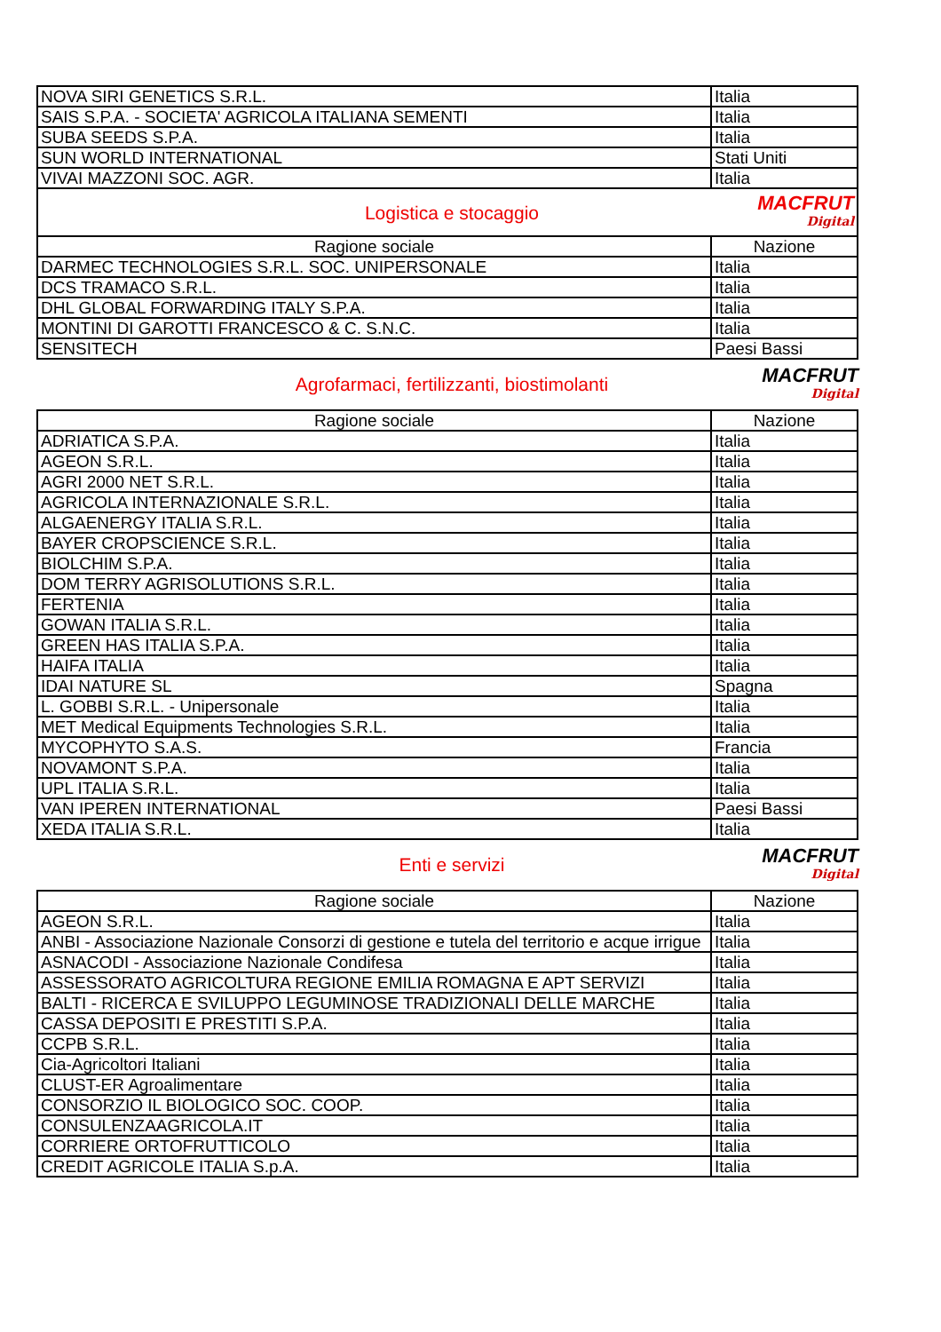| NOVA SIRI GENETICS S.R.L. | Italia |
| SAIS S.P.A. - SOCIETA' AGRICOLA ITALIANA SEMENTI | Italia |
| SUBA SEEDS S.P.A. | Italia |
| SUN WORLD INTERNATIONAL | Stati Uniti |
| VIVAI MAZZONI SOC. AGR. | Italia |
| Logistica e stocaggio MACFRUT Digital | |
| Ragione sociale | Nazione |
| DARMEC TECHNOLOGIES S.R.L. SOC. UNIPERSONALE | Italia |
| DCS TRAMACO S.R.L. | Italia |
| DHL GLOBAL FORWARDING ITALY S.P.A. | Italia |
| MONTINI DI GAROTTI FRANCESCO & C. S.N.C. | Italia |
| SENSITECH | Paesi Bassi |
Agrofarmaci, fertilizzanti, biostimolanti
MACFRUT
Digital
| Ragione sociale | Nazione |
| --- | --- |
| ADRIATICA S.P.A. | Italia |
| AGEON S.R.L. | Italia |
| AGRI 2000 NET S.R.L. | Italia |
| AGRICOLA INTERNAZIONALE S.R.L. | Italia |
| ALGAENERGY ITALIA S.R.L. | Italia |
| BAYER CROPSCIENCE S.R.L. | Italia |
| BIOLCHIM S.P.A. | Italia |
| DOM TERRY AGRISOLUTIONS S.R.L. | Italia |
| FERTENIA | Italia |
| GOWAN ITALIA S.R.L. | Italia |
| GREEN HAS ITALIA S.P.A. | Italia |
| HAIFA ITALIA | Italia |
| IDAI NATURE SL | Spagna |
| L. GOBBI S.R.L. - Unipersonale | Italia |
| MET Medical Equipments Technologies S.R.L. | Italia |
| MYCOPHYTO S.A.S. | Francia |
| NOVAMONT S.P.A. | Italia |
| UPL ITALIA S.R.L. | Italia |
| VAN IPEREN INTERNATIONAL | Paesi Bassi |
| XEDA ITALIA S.R.L. | Italia |
Enti e servizi
MACFRUT
Digital
| Ragione sociale | Nazione |
| --- | --- |
| AGEON S.R.L. | Italia |
| ANBI - Associazione Nazionale Consorzi di gestione e tutela del territorio e acque irrigue | Italia |
| ASNACODI - Associazione Nazionale Condifesa | Italia |
| ASSESSORATO AGRICOLTURA REGIONE EMILIA ROMAGNA E APT SERVIZI | Italia |
| BALTI - RICERCA E SVILUPPO LEGUMINOSE TRADIZIONALI DELLE MARCHE | Italia |
| CASSA DEPOSITI E PRESTITI S.P.A. | Italia |
| CCPB S.R.L. | Italia |
| Cia-Agricoltori Italiani | Italia |
| CLUST-ER Agroalimentare | Italia |
| CONSORZIO IL BIOLOGICO SOC. COOP. | Italia |
| CONSULENZAAGRICOLA.IT | Italia |
| CORRIERE ORTOFRUTTICOLO | Italia |
| CREDIT AGRICOLE ITALIA S.p.A. | Italia |